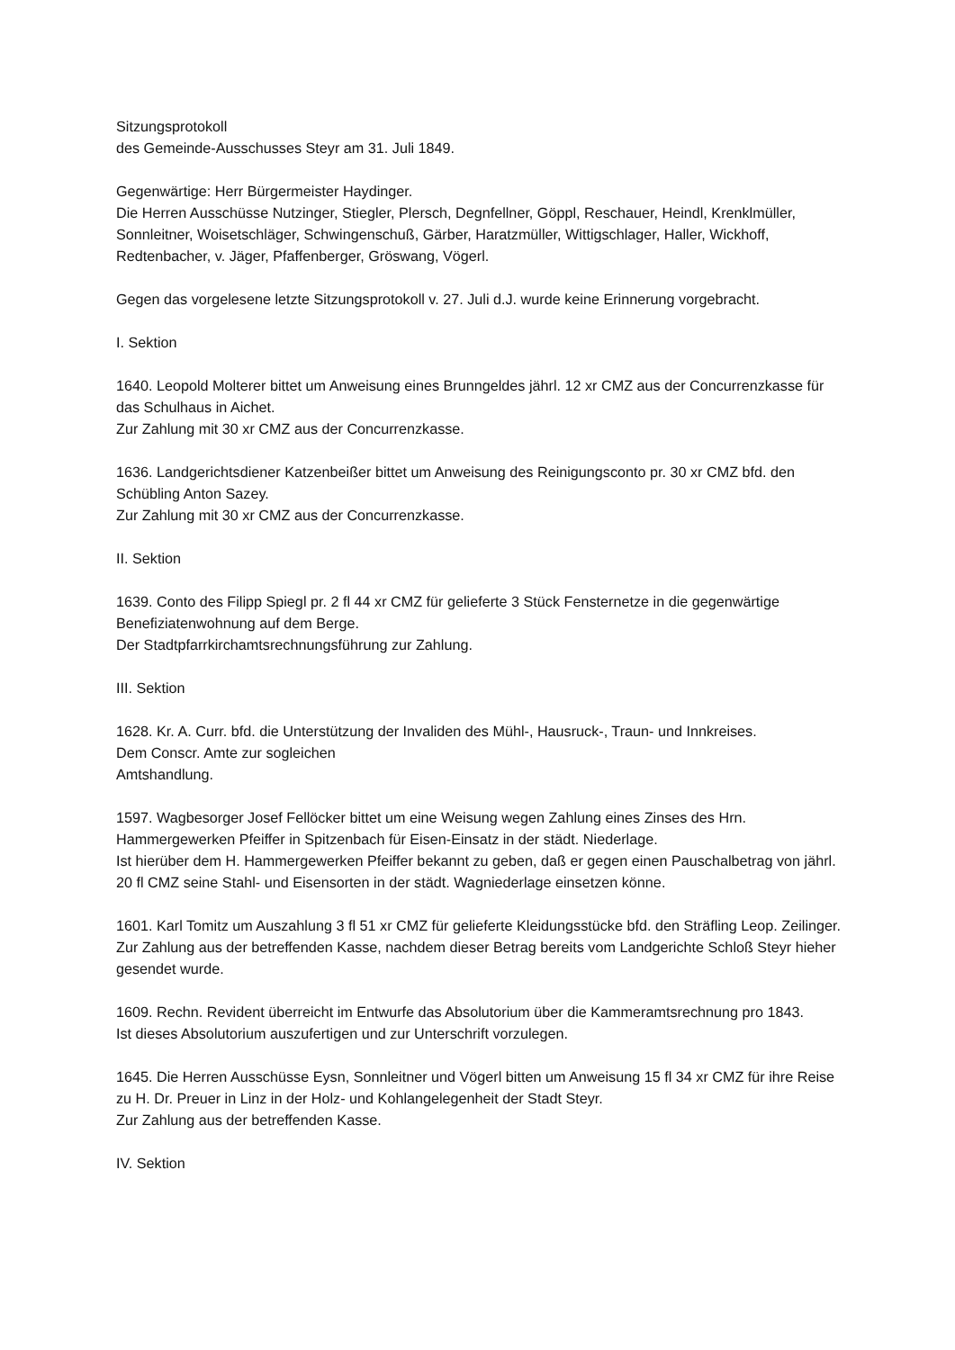Sitzungsprotokoll
des Gemeinde-Ausschusses Steyr am 31. Juli 1849.
Gegenwärtige: Herr Bürgermeister Haydinger.
Die Herren Ausschüsse Nutzinger, Stiegler, Plersch, Degnfellner, Göppl, Reschauer, Heindl, Krenklmüller, Sonnleitner, Woisetschläger, Schwingenschuß, Gärber, Haratzmüller, Wittigschlager, Haller, Wickhoff, Redtenbacher, v. Jäger, Pfaffenberger, Gröswang, Vögerl.
Gegen das vorgelesene letzte Sitzungsprotokoll v. 27. Juli d.J. wurde keine Erinnerung vorgebracht.
I. Sektion
1640. Leopold Molterer bittet um Anweisung eines Brunngeldes jährl. 12 xr CMZ aus der Concurrenzkasse für das Schulhaus in Aichet.
Zur Zahlung mit 30 xr CMZ aus der Concurrenzkasse.
1636. Landgerichtsdiener Katzenbeißer bittet um Anweisung des Reinigungsconto pr. 30 xr CMZ bfd. den Schübling Anton Sazey.
Zur Zahlung mit 30 xr CMZ aus der Concurrenzkasse.
II. Sektion
1639. Conto des Filipp Spiegl pr. 2 fl 44 xr CMZ für gelieferte 3 Stück Fensternetze in die gegenwärtige Benefiziatenwohnung auf dem Berge.
Der Stadtpfarrkirchamtsrechnungsführung zur Zahlung.
III. Sektion
1628. Kr. A. Curr. bfd. die Unterstützung der Invaliden des Mühl-, Hausruck-, Traun- und Innkreises.
Dem Conscr. Amte zur sogleichen
Amtshandlung.
1597. Wagbesorger Josef Fellöcker bittet um eine Weisung wegen Zahlung eines Zinses des Hrn. Hammergewerken Pfeiffer in Spitzenbach für Eisen-Einsatz in der städt. Niederlage.
Ist hierüber dem H. Hammergewerken Pfeiffer bekannt zu geben, daß er gegen einen Pauschalbetrag von jährl. 20 fl CMZ seine Stahl- und Eisensorten in der städt. Wagniederlage einsetzen könne.
1601. Karl Tomitz um Auszahlung 3 fl 51 xr CMZ für gelieferte Kleidungsstücke bfd. den Sträfling Leop. Zeilinger.
Zur Zahlung aus der betreffenden Kasse, nachdem dieser Betrag bereits vom Landgerichte Schloß Steyr hieher gesendet wurde.
1609. Rechn. Revident überreicht im Entwurfe das Absolutorium über die Kammeramtsrechnung pro 1843.
Ist dieses Absolutorium auszufertigen und zur Unterschrift vorzulegen.
1645. Die Herren Ausschüsse Eysn, Sonnleitner und Vögerl bitten um Anweisung 15 fl 34 xr CMZ für ihre Reise zu H. Dr. Preuer in Linz in der Holz- und Kohlangelegenheit der Stadt Steyr.
Zur Zahlung aus der betreffenden Kasse.
IV. Sektion